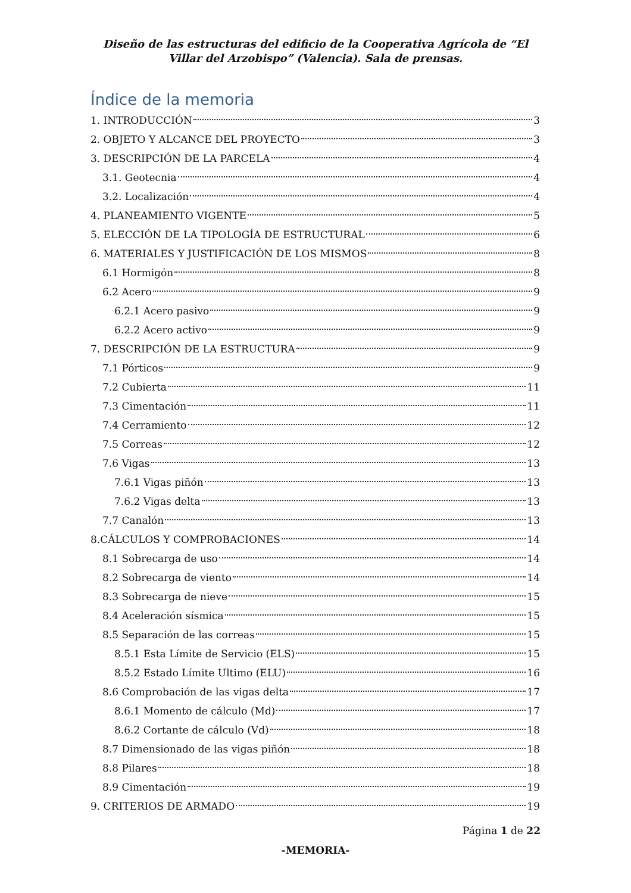Diseño de las estructuras del edificio de la Cooperativa Agrícola de “El Villar del Arzobispo” (Valencia). Sala de prensas.
Índice de la memoria
1. INTRODUCCIÓN 3
2. OBJETO Y ALCANCE DEL PROYECTO 3
3. DESCRIPCIÓN DE LA PARCELA 4
3.1. Geotecnia 4
3.2. Localización 4
4. PLANEAMIENTO VIGENTE 5
5. ELECCIÓN DE LA TIPOLOGÍA DE ESTRUCTURAL 6
6. MATERIALES Y JUSTIFICACIÓN DE LOS MISMOS 8
6.1 Hormigón 8
6.2 Acero 9
6.2.1 Acero pasivo 9
6.2.2 Acero activo 9
7. DESCRIPCIÓN DE LA ESTRUCTURA 9
7.1 Pórticos 9
7.2 Cubierta 11
7.3 Cimentación 11
7.4 Cerramiento 12
7.5 Correas 12
7.6 Vigas 13
7.6.1 Vigas piñón 13
7.6.2 Vigas delta 13
7.7 Canalón 13
8.CÁLCULOS Y COMPROBACIONES 14
8.1 Sobrecarga de uso 14
8.2 Sobrecarga de viento 14
8.3 Sobrecarga de nieve 15
8.4 Aceleración sísmica 15
8.5 Separación de las correas 15
8.5.1 Esta Límite de Servicio (ELS) 15
8.5.2 Estado Límite Ultimo (ELU) 16
8.6 Comprobación de las vigas delta 17
8.6.1 Momento de cálculo (Md) 17
8.6.2 Cortante de cálculo (Vd) 18
8.7 Dimensionado de las vigas piñón 18
8.8 Pilares 18
8.9 Cimentación 19
9. CRITERIOS DE ARMADO 19
Página 1 de 22
-MEMORIA-